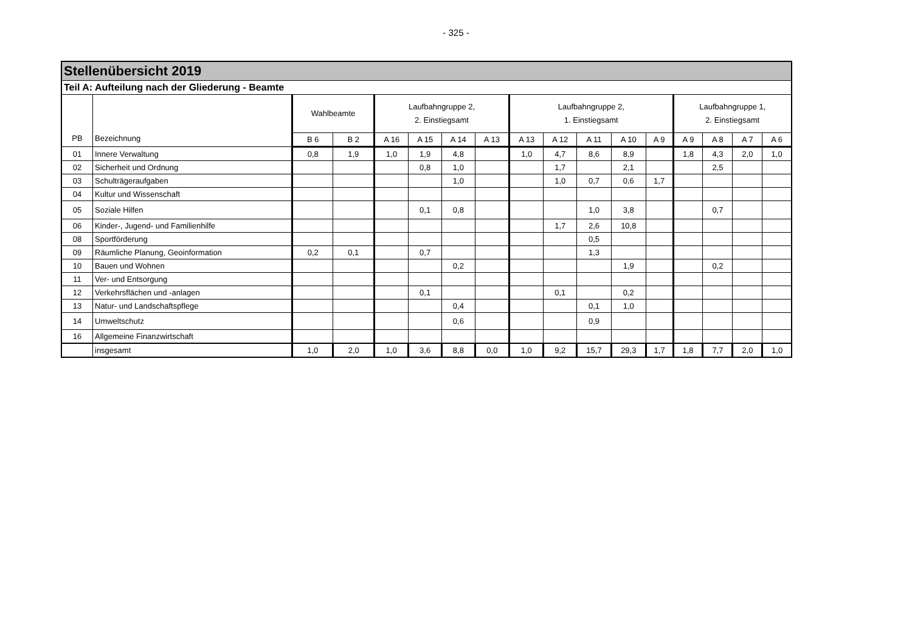- 325 -
| Stellenübersicht 2019 | | | | | | | | | | | | | | | | |
| --- | --- | --- | --- | --- | --- | --- | --- | --- | --- | --- | --- | --- | --- | --- | --- | --- |
| Teil A: Aufteilung nach der Gliederung - Beamte | | | | | | | | | | | | | | | | |
| PB | Bezeichnung | Wahlbeamte | | Laufbahngruppe 2, 2. Einstiegsamt | | | | Laufbahngruppe 2, 1. Einstiegsamt | | | | | Laufbahngruppe 1, 2. Einstiegsamt | | | |
| | | B 6 | B 2 | A 16 | A 15 | A 14 | A 13 | A 13 | A 12 | A 11 | A 10 | A 9 | A 9 | A 8 | A 7 | A 6 |
| 01 | Innere Verwaltung | 0,8 | 1,9 | 1,0 | 1,9 | 4,8 | | 1,0 | 4,7 | 8,6 | 8,9 | | 1,8 | 4,3 | 2,0 | 1,0 |
| 02 | Sicherheit und Ordnung | | | | 0,8 | 1,0 | | | 1,7 | | 2,1 | | | 2,5 | | |
| 03 | Schulträgeraufgaben | | | | | 1,0 | | | 1,0 | 0,7 | 0,6 | 1,7 | | | | |
| 04 | Kultur und Wissenschaft | | | | | | | | | | | | | | | |
| 05 | Soziale Hilfen | | | | 0,1 | 0,8 | | | | 1,0 | 3,8 | | | 0,7 | | |
| 06 | Kinder-, Jugend- und Familienhilfe | | | | | | | | 1,7 | 2,6 | 10,8 | | | | | |
| 08 | Sportförderung | | | | | | | | | 0,5 | | | | | | |
| 09 | Räumliche Planung, Geoinformation | 0,2 | 0,1 | | 0,7 | | | | | 1,3 | | | | | | |
| 10 | Bauen und Wohnen | | | | | 0,2 | | | | | 1,9 | | | 0,2 | | |
| 11 | Ver- und Entsorgung | | | | | | | | | | | | | | | |
| 12 | Verkehrsflächen und -anlagen | | | | 0,1 | | | | 0,1 | | 0,2 | | | | | |
| 13 | Natur- und Landschaftspflege | | | | | 0,4 | | | | 0,1 | 1,0 | | | | | |
| 14 | Umweltschutz | | | | | 0,6 | | | | 0,9 | | | | | | |
| 16 | Allgemeine Finanzwirtschaft | | | | | | | | | | | | | | | |
| | insgesamt | 1,0 | 2,0 | 1,0 | 3,6 | 8,8 | 0,0 | 1,0 | 9,2 | 15,7 | 29,3 | 1,7 | 1,8 | 7,7 | 2,0 | 1,0 |